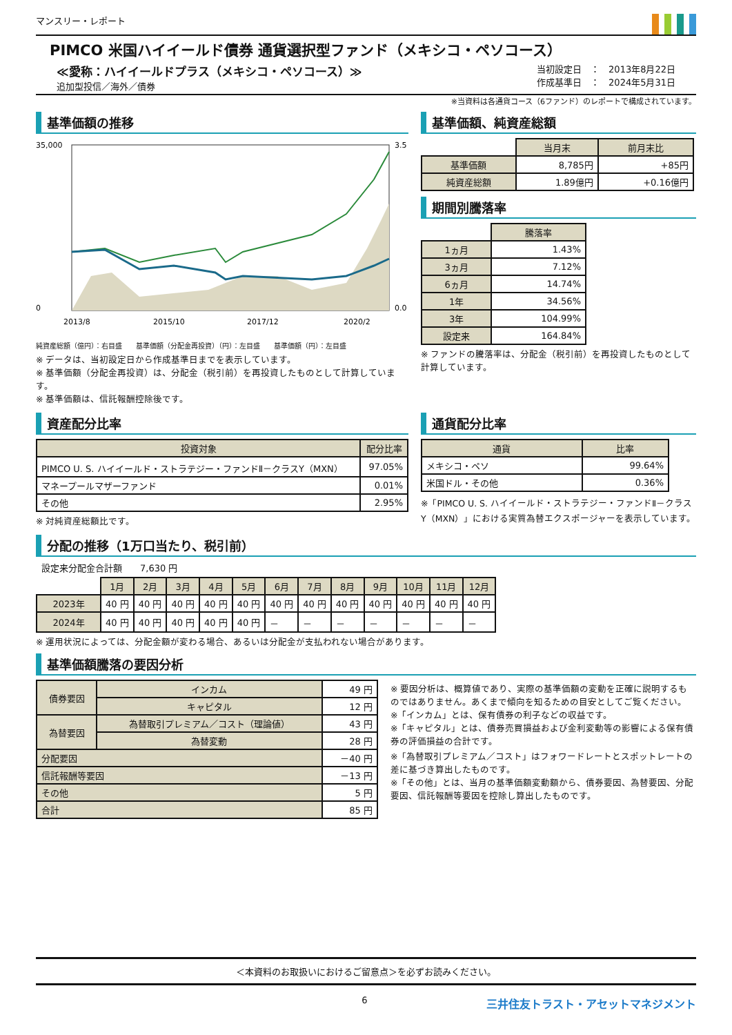マンスリー・レポート
PIMCO 米国ハイイールド債券 通貨選択型ファンド（メキシコ・ペソコース）
≪愛称：ハイイールドプラス（メキシコ・ペソコース）≫
追加型投信／海外／債券
当初設定日　：　2013年8月22日
作成基準日　：　2024年5月31日
※当資料は各通貨コース（6ファンド）のレポートで構成されています。
基準価額の推移
35,000
0
3.5
0.0
2013/8
2015/10
2017/12
2020/2
純資産総額（億円）：右目盛　　基準価額（分配金再投資）（円）：左目盛　　基準価額（円）：左目盛
※ データは、当初設定日から作成基準日までを表示しています。
※ 基準価額（分配金再投資）は、分配金（税引前）を再投資したものとして計算しています。
※ 基準価額は、信託報酬控除後です。
基準価額、純資産総額
| | 当月末 | 前月末比 |
| --- | --- | --- |
| 基準価額 | 8,785円 | +85円 |
| 純資産総額 | 1.89億円 | +0.16億円 |
期間別騰落率
| | 騰落率 |
| --- | --- |
| 1ヵ月 | 1.43% |
| 3ヵ月 | 7.12% |
| 6ヵ月 | 14.74% |
| 1年 | 34.56% |
| 3年 | 104.99% |
| 設定来 | 164.84% |
※ ファンドの騰落率は、分配金（税引前）を再投資したものとして計算しています。
資産配分比率
| 投資対象 | 配分比率 |
| --- | --- |
| PIMCO U. S. ハイイールド・ストラテジー・ファンドⅡ－クラスY（MXN） | 97.05% |
| マネープールマザーファンド | 0.01% |
| その他 | 2.95% |
※ 対純資産総額比です。
通貨配分比率
| 通貨 | 比率 |
| --- | --- |
| メキシコ・ペソ | 99.64% |
| 米国ドル・その他 | 0.36% |
※「PIMCO U. S. ハイイールド・ストラテジー・ファンドⅡ－クラスY（MXN）」における実質為替エクスポージャーを表示しています。
分配の推移（1万口当たり、税引前）
設定来分配金合計額　　7,630 円
| | 1月 | 2月 | 3月 | 4月 | 5月 | 6月 | 7月 | 8月 | 9月 | 10月 | 11月 | 12月 |
| --- | --- | --- | --- | --- | --- | --- | --- | --- | --- | --- | --- | --- |
| 2023年 | 40 円 | 40 円 | 40 円 | 40 円 | 40 円 | 40 円 | 40 円 | 40 円 | 40 円 | 40 円 | 40 円 | 40 円 |
| 2024年 | 40 円 | 40 円 | 40 円 | 40 円 | 40 円 | － | － | － | － | － | － | － |
※ 運用状況によっては、分配金額が変わる場合、あるいは分配金が支払われない場合があります。
基準価額騰落の要因分析
| 債券要因 | インカム | 49 円 |
| | キャピタル | 12 円 |
| 為替要因 | 為替取引プレミアム／コスト（理論値） | 43 円 |
| | 為替変動 | 28 円 |
| 分配要因 | | －40 円 |
| 信託報酬等要因 | | －13 円 |
| その他 | | 5 円 |
| 合計 | | 85 円 |
※ 要因分析は、概算値であり、実際の基準価額の変動を正確に説明するものではありません。あくまで傾向を知るための目安としてご覧ください。
※「インカム」とは、保有債券の利子などの収益です。
※「キャピタル」とは、債券売買損益および金利変動等の影響による保有債券の評価損益の合計です。
※「為替取引プレミアム／コスト」はフォワードレートとスポットレートの差に基づき算出したものです。
※「その他」とは、当月の基準価額変動額から、債券要因、為替要因、分配要因、信託報酬等要因を控除し算出したものです。
＜本資料のお取扱いにおけるご留意点＞を必ずお読みください。
6 三井住友トラスト・アセットマネジメント